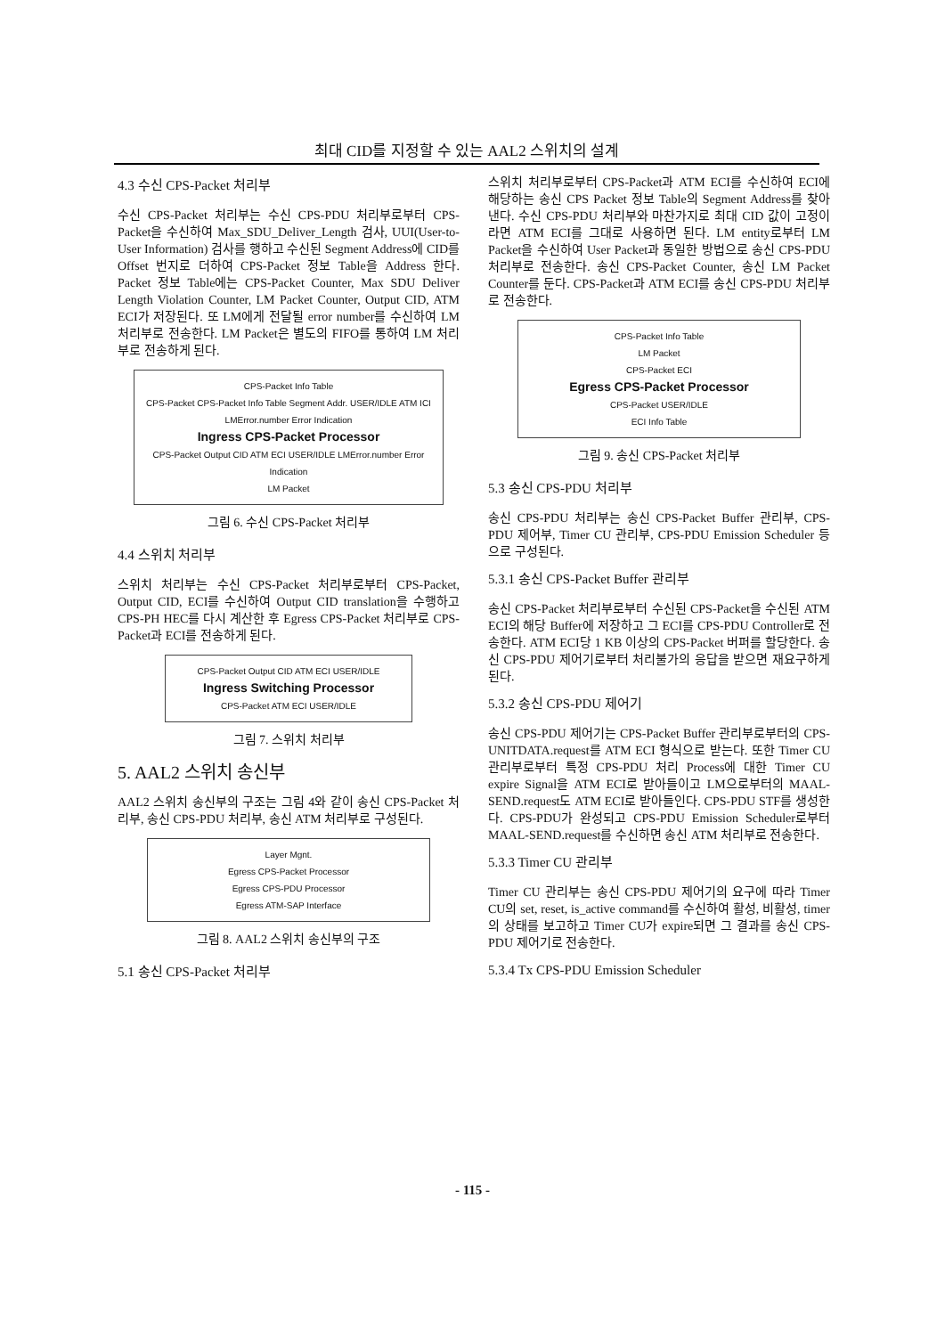최대 CID를 지정할 수 있는 AAL2 스위치의 설계
4.3 수신 CPS-Packet 처리부
수신 CPS-Packet 처리부는 수신 CPS-PDU 처리부로부터 CPS-Packet을 수신하여 Max_SDU_Deliver_Length 검사, UUI(User-to-User Information) 검사를 행하고 수신된 Segment Address에 CID를 Offset 번지로 더하여 CPS-Packet 정보 Table을 Address 한다. Packet 정보 Table에는 CPS-Packet Counter, Max SDU Deliver Length Violation Counter, LM Packet Counter, Output CID, ATM ECI가 저장된다. 또 LM에게 전달될 error number를 수신하여 LM 처리부로 전송한다. LM Packet은 별도의 FIFO를 통하여 LM 처리부로 전송하게 된다.
CPS-Packet Info Table
CPS-Packet CPS-Packet Info Table Segment Addr. USER/IDLE ATM ICI LMError.number Error Indication
Ingress CPS-Packet Processor
CPS-Packet Output CID ATM ECI USER/IDLE LMError.number Error Indication
LM Packet
그림 6. 수신 CPS-Packet 처리부
4.4 스위치 처리부
스위치 처리부는 수신 CPS-Packet 처리부로부터 CPS-Packet, Output CID, ECI를 수신하여 Output CID translation을 수행하고 CPS-PH HEC를 다시 계산한 후 Egress CPS-Packet 처리부로 CPS-Packet과 ECI를 전송하게 된다.
CPS-Packet Output CID ATM ECI USER/IDLE
Ingress Switching Processor
CPS-Packet ATM ECI USER/IDLE
그림 7. 스위치 처리부
5. AAL2 스위치 송신부
AAL2 스위치 송신부의 구조는 그림 4와 같이 송신 CPS-Packet 처리부, 송신 CPS-PDU 처리부, 송신 ATM 처리부로 구성된다.
Layer Mgnt.
Egress CPS-Packet Processor
Egress CPS-PDU Processor
Egress ATM-SAP Interface
그림 8. AAL2 스위치 송신부의 구조
5.1 송신 CPS-Packet 처리부
스위치 처리부로부터 CPS-Packet과 ATM ECI를 수신하여 ECI에 해당하는 송신 CPS Packet 정보 Table의 Segment Address를 찾아낸다. 수신 CPS-PDU 처리부와 마찬가지로 최대 CID 값이 고정이라면 ATM ECI를 그대로 사용하면 된다. LM entity로부터 LM Packet을 수신하여 User Packet과 동일한 방법으로 송신 CPS-PDU 처리부로 전송한다. 송신 CPS-Packet Counter, 송신 LM Packet Counter를 둔다. CPS-Packet과 ATM ECI를 송신 CPS-PDU 처리부로 전송한다.
CPS-Packet Info Table
LM Packet
CPS-Packet ECI
Egress CPS-Packet Processor
CPS-Packet USER/IDLE
ECI Info Table
그림 9. 송신 CPS-Packet 처리부
5.3 송신 CPS-PDU 처리부
송신 CPS-PDU 처리부는 송신 CPS-Packet Buffer 관리부, CPS-PDU 제어부, Timer CU 관리부, CPS-PDU Emission Scheduler 등으로 구성된다.
5.3.1 송신 CPS-Packet Buffer 관리부
송신 CPS-Packet 처리부로부터 수신된 CPS-Packet을 수신된 ATM ECI의 해당 Buffer에 저장하고 그 ECI를 CPS-PDU Controller로 전송한다. ATM ECI당 1 KB 이상의 CPS-Packet 버퍼를 할당한다. 송신 CPS-PDU 제어기로부터 처리불가의 응답을 받으면 재요구하게 된다.
5.3.2 송신 CPS-PDU 제어기
송신 CPS-PDU 제어기는 CPS-Packet Buffer 관리부로부터의 CPS-UNITDATA.request를 ATM ECI 형식으로 받는다. 또한 Timer CU 관리부로부터 특정 CPS-PDU 처리 Process에 대한 Timer CU expire Signal을 ATM ECI로 받아들이고 LM으로부터의 MAAL-SEND.request도 ATM ECI로 받아들인다. CPS-PDU STF를 생성한다. CPS-PDU가 완성되고 CPS-PDU Emission Scheduler로부터 MAAL-SEND.request를 수신하면 송신 ATM 처리부로 전송한다.
5.3.3 Timer CU 관리부
Timer CU 관리부는 송신 CPS-PDU 제어기의 요구에 따라 Timer CU의 set, reset, is_active command를 수신하여 활성, 비활성, timer의 상태를 보고하고 Timer CU가 expire되면 그 결과를 송신 CPS-PDU 제어기로 전송한다.
5.3.4 Tx CPS-PDU Emission Scheduler
- 115 -